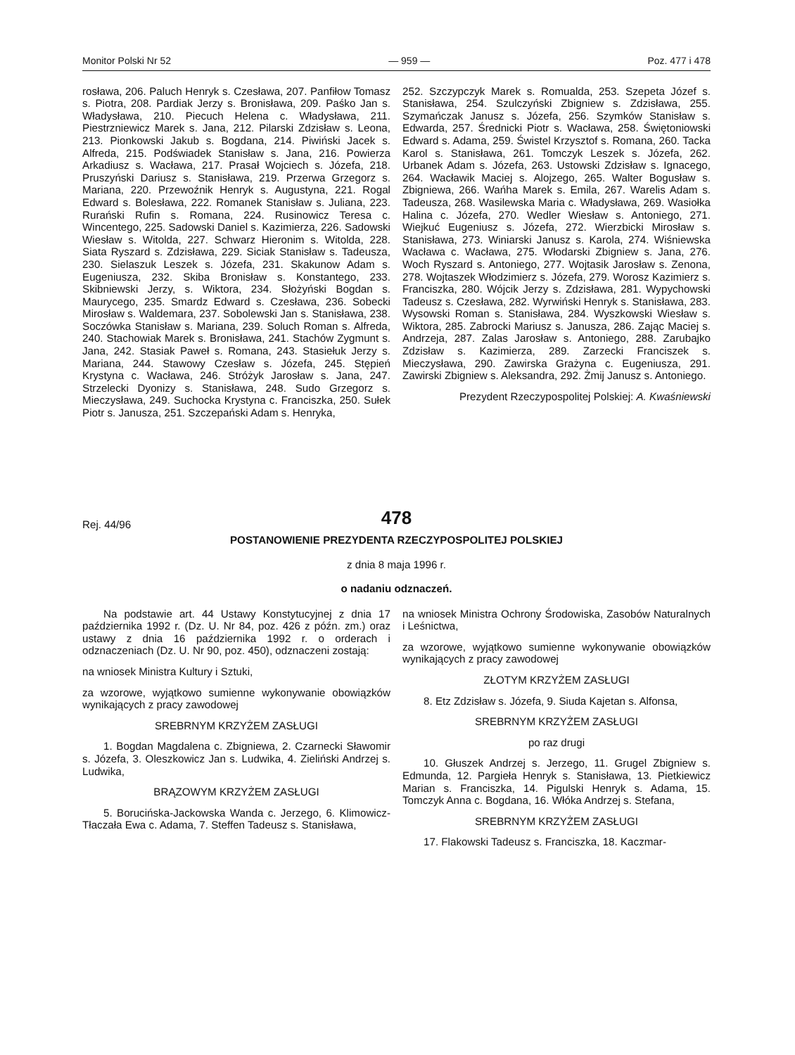Monitor Polski Nr 52 — 959 — Poz. 477 i 478
rosława, 206. Paluch Henryk s. Czesława, 207. Panfiłow Tomasz s. Piotra, 208. Pardiak Jerzy s. Bronisława, 209. Paśko Jan s. Władysława, 210. Piecuch Helena c. Władysława, 211. Piestrzniewicz Marek s. Jana, 212. Pilarski Zdzisław s. Leona, 213. Pionkowski Jakub s. Bogdana, 214. Piwiński Jacek s. Alfreda, 215. Podświadek Stanisław s. Jana, 216. Powierza Arkadiusz s. Wacława, 217. Prasał Wojciech s. Józefa, 218. Pruszyński Dariusz s. Stanisława, 219. Przerwa Grzegorz s. Mariana, 220. Przewoźnik Henryk s. Augustyna, 221. Rogal Edward s. Bolesława, 222. Romanek Stanisław s. Juliana, 223. Rurański Rufin s. Romana, 224. Rusinowicz Teresa c. Wincentego, 225. Sadowski Daniel s. Kazimierza, 226. Sadowski Wiesław s. Witolda, 227. Schwarz Hieronim s. Witolda, 228. Siata Ryszard s. Zdzisława, 229. Siciak Stanisław s. Tadeusza, 230. Sielaszuk Leszek s. Józefa, 231. Skakunow Adam s. Eugeniusza, 232. Skiba Bronisław s. Konstantego, 233. Skibniewski Jerzy, s. Wiktora, 234. Słożyński Bogdan s. Maurycego, 235. Smardz Edward s. Czesława, 236. Sobecki Mirosław s. Waldemara, 237. Sobolewski Jan s. Stanisława, 238. Soczówka Stanisław s. Mariana, 239. Soluch Roman s. Alfreda, 240. Stachowiak Marek s. Bronisława, 241. Stachów Zygmunt s. Jana, 242. Stasiak Paweł s. Romana, 243. Stasiełuk Jerzy s. Mariana, 244. Stawowy Czesław s. Józefa, 245. Stępień Krystyna c. Wacława, 246. Stróżyk Jarosław s. Jana, 247. Strzelecki Dyonizy s. Stanisława, 248. Sudo Grzegorz s. Mieczysława, 249. Suchocka Krystyna c. Franciszka, 250. Sułek Piotr s. Janusza, 251. Szczepański Adam s. Henryka,
252. Szczypczyk Marek s. Romualda, 253. Szepeta Józef s. Stanisława, 254. Szulczyński Zbigniew s. Zdzisława, 255. Szymańczak Janusz s. Józefa, 256. Szymków Stanisław s. Edwarda, 257. Średnicki Piotr s. Wacława, 258. Świętoniowski Edward s. Adama, 259. Świstel Krzysztof s. Romana, 260. Tacka Karol s. Stanisława, 261. Tomczyk Leszek s. Józefa, 262. Urbanek Adam s. Józefa, 263. Ustowski Zdzisław s. Ignacego, 264. Wacławik Maciej s. Alojzego, 265. Walter Bogusław s. Zbigniewa, 266. Wańha Marek s. Emila, 267. Warelis Adam s. Tadeusza, 268. Wasilewska Maria c. Władysława, 269. Wasiołka Halina c. Józefa, 270. Wedler Wiesław s. Antoniego, 271. Wiejkuć Eugeniusz s. Józefa, 272. Wierzbicki Mirosław s. Stanisława, 273. Winiarski Janusz s. Karola, 274. Wiśniewska Wacława c. Wacława, 275. Włodarski Zbigniew s. Jana, 276. Woch Ryszard s. Antoniego, 277. Wojtasik Jarosław s. Zenona, 278. Wojtaszek Włodzimierz s. Józefa, 279. Worosz Kazimierz s. Franciszka, 280. Wójcik Jerzy s. Zdzisława, 281. Wypychowski Tadeusz s. Czesława, 282. Wyrwiński Henryk s. Stanisława, 283. Wysowski Roman s. Stanisława, 284. Wyszkowski Wiesław s. Wiktora, 285. Zabrocki Mariusz s. Janusza, 286. Zając Maciej s. Andrzeja, 287. Zalas Jarosław s. Antoniego, 288. Zarubajko Zdzisław s. Kazimierza, 289. Zarzecki Franciszek s. Mieczysława, 290. Zawirska Grażyna c. Eugeniusza, 291. Zawirski Zbigniew s. Aleksandra, 292. Żmij Janusz s. Antoniego.
Prezydent Rzeczypospolitej Polskiej: A. Kwaśniewski
478
Rej. 44/96
POSTANOWIENIE PREZYDENTA RZECZYPOSPOLITEJ POLSKIEJ
z dnia 8 maja 1996 r.
o nadaniu odznaczeń.
Na podstawie art. 44 Ustawy Konstytucyjnej z dnia 17 października 1992 r. (Dz. U. Nr 84, poz. 426 z późn. zm.) oraz ustawy z dnia 16 października 1992 r. o orderach i odznaczeniach (Dz. U. Nr 90, poz. 450), odznaczeni zostają:
na wniosek Ministra Kultury i Sztuki,
za wzorowe, wyjątkowo sumienne wykonywanie obowiązków wynikających z pracy zawodowej
SREBRNYM KRZYŻEM ZASŁUGI
1. Bogdan Magdalena c. Zbigniewa, 2. Czarnecki Sławomir s. Józefa, 3. Oleszkowicz Jan s. Ludwika, 4. Zieliński Andrzej s. Ludwika,
BRĄZOWYM KRZYŻEM ZASŁUGI
5. Borucińska-Jackowska Wanda c. Jerzego, 6. Klimowicz-Tłaczała Ewa c. Adama, 7. Steffen Tadeusz s. Stanisława,
na wniosek Ministra Ochrony Środowiska, Zasobów Naturalnych i Leśnictwa,
za wzorowe, wyjątkowo sumienne wykonywanie obowiązków wynikających z pracy zawodowej
ZŁOTYM KRZYŻEM ZASŁUGI
8. Etz Zdzisław s. Józefa, 9. Siuda Kajetan s. Alfonsa,
SREBRNYM KRZYŻEM ZASŁUGI
po raz drugi
10. Głuszek Andrzej s. Jerzego, 11. Grugel Zbigniew s. Edmunda, 12. Pargieła Henryk s. Stanisława, 13. Pietkiewicz Marian s. Franciszka, 14. Pigulski Henryk s. Adama, 15. Tomczyk Anna c. Bogdana, 16. Włóka Andrzej s. Stefana,
SREBRNYM KRZYŻEM ZASŁUGI
17. Flakowski Tadeusz s. Franciszka, 18. Kaczmar-